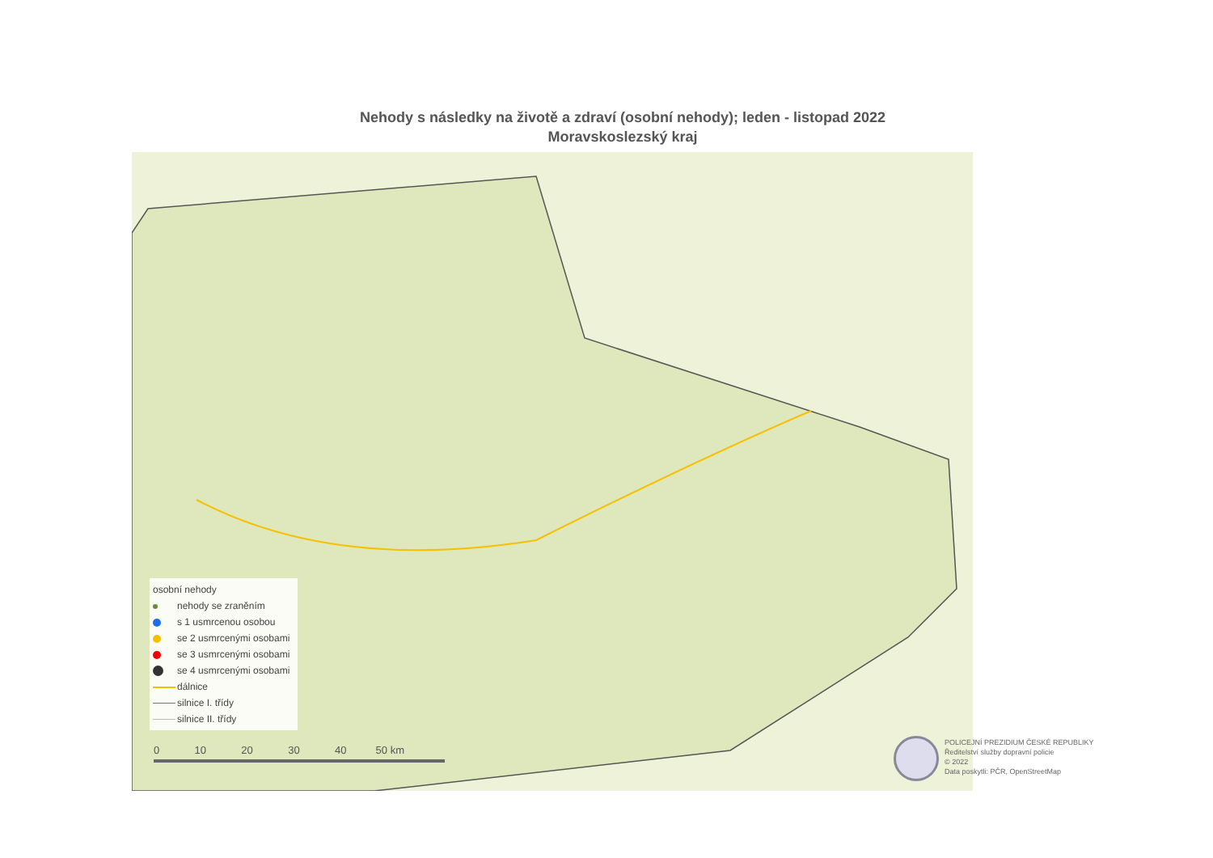Nehody s následky na životě a zdraví (osobní nehody); leden - listopad 2022
Moravskoslezský kraj
osobní nehody
nehody se zraněním
s 1 usmrcenou osobou
se 2 usmrcenými osobami
se 3 usmrcenými osobami
se 4 usmrcenými osobami
dálnice
silnice I. třídy
silnice II. třídy
0 10 20 30 40 50 km
POLICEJNÍ PREZIDIUM ČESKÉ REPUBLIKY
Ředitelství služby dopravní policie
© 2022
Data poskytli: PČR, OpenStreetMap